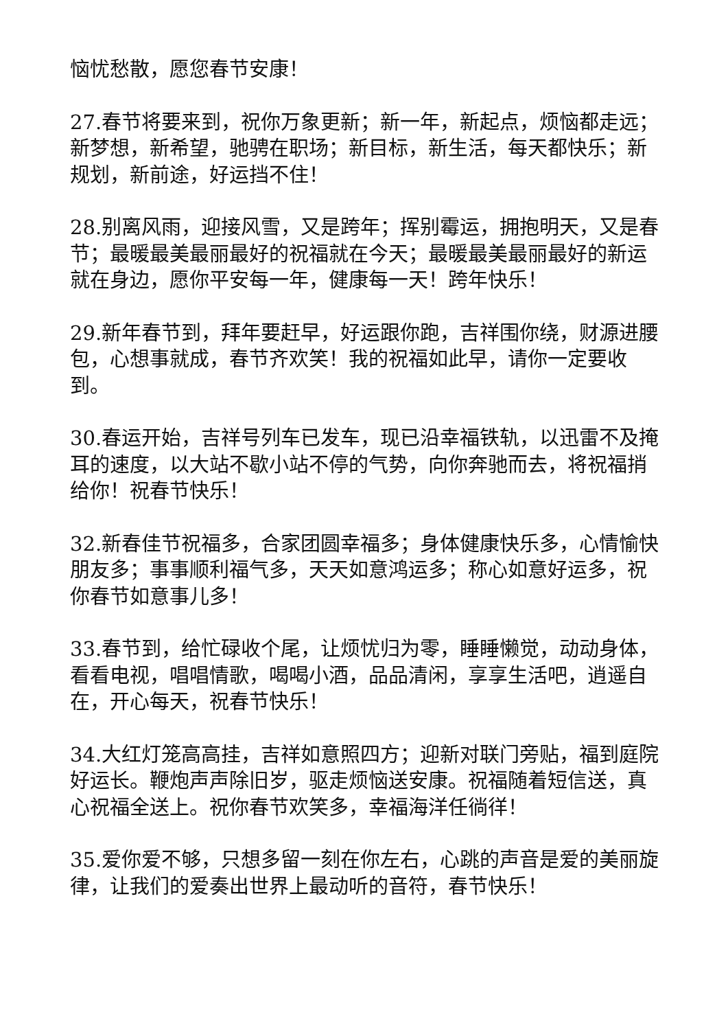恼忧愁散，愿您春节安康！
27.春节将要来到，祝你万象更新；新一年，新起点，烦恼都走远；新梦想，新希望，驰骋在职场；新目标，新生活，每天都快乐；新规划，新前途，好运挡不住！
28.别离风雨，迎接风雪，又是跨年；挥别霉运，拥抱明天，又是春节；最暖最美最丽最好的祝福就在今天；最暖最美最丽最好的新运就在身边，愿你平安每一年，健康每一天！跨年快乐！
29.新年春节到，拜年要赶早，好运跟你跑，吉祥围你绕，财源进腰包，心想事就成，春节齐欢笑！我的祝福如此早，请你一定要收到。
30.春运开始，吉祥号列车已发车，现已沿幸福铁轨，以迅雷不及掩耳的速度，以大站不歇小站不停的气势，向你奔驰而去，将祝福捎给你！祝春节快乐！
32.新春佳节祝福多，合家团圆幸福多；身体健康快乐多，心情愉快朋友多；事事顺利福气多，天天如意鸿运多；称心如意好运多，祝你春节如意事儿多！
33.春节到，给忙碌收个尾，让烦忧归为零，睡睡懒觉，动动身体，看看电视，唱唱情歌，喝喝小酒，品品清闲，享享生活吧，逍遥自在，开心每天，祝春节快乐！
34.大红灯笼高高挂，吉祥如意照四方；迎新对联门旁贴，福到庭院好运长。鞭炮声声除旧岁，驱走烦恼送安康。祝福随着短信送，真心祝福全送上。祝你春节欢笑多，幸福海洋任徜徉！
35.爱你爱不够，只想多留一刻在你左右，心跳的声音是爱的美丽旋律，让我们的爱奏出世界上最动听的音符，春节快乐！